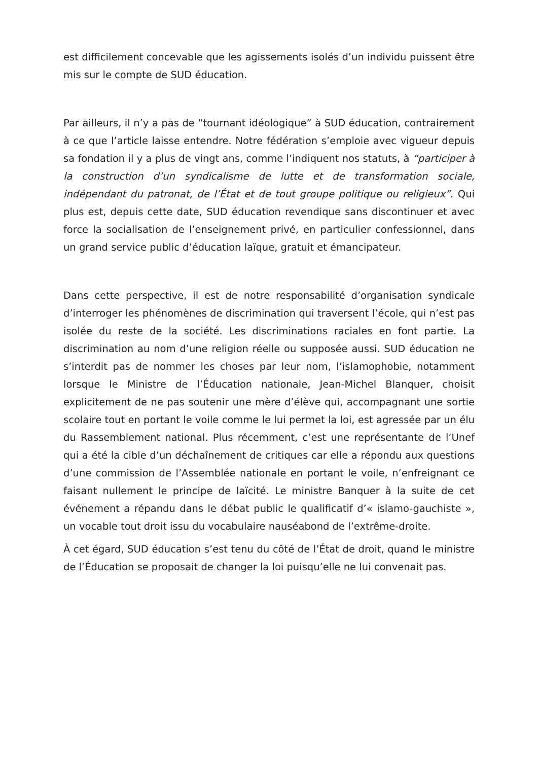est difficilement concevable que les agissements isolés d’un individu puissent être mis sur le compte de SUD éducation.
Par ailleurs, il n’y a pas de “tournant idéologique” à SUD éducation, contrairement à ce que l’article laisse entendre. Notre fédération s’emploie avec vigueur depuis sa fondation il y a plus de vingt ans, comme l’indiquent nos statuts, à “participer à la construction d’un syndicalisme de lutte et de transformation sociale, indépendant du patronat, de l’État et de tout groupe politique ou religieux”. Qui plus est, depuis cette date, SUD éducation revendique sans discontinuer et avec force la socialisation de l’enseignement privé, en particulier confessionnel, dans un grand service public d’éducation laïque, gratuit et émancipateur.
Dans cette perspective, il est de notre responsabilité d’organisation syndicale d’interroger les phénomènes de discrimination qui traversent l’école, qui n’est pas isolée du reste de la société. Les discriminations raciales en font partie. La discrimination au nom d’une religion réelle ou supposée aussi. SUD éducation ne s’interdit pas de nommer les choses par leur nom, l’islamophobie, notamment lorsque le Ministre de l’Éducation nationale, Jean-Michel Blanquer, choisit explicitement de ne pas soutenir une mère d’élève qui, accompagnant une sortie scolaire tout en portant le voile comme le lui permet la loi, est agressée par un élu du Rassemblement national. Plus récemment, c’est une représentante de l’Unef qui a été la cible d’un déchaînement de critiques car elle a répondu aux questions d’une commission de l’Assemblée nationale en portant le voile, n’enfreignant ce faisant nullement le principe de laïcité. Le ministre Banquer à la suite de cet événement a répandu dans le débat public le qualificatif d’« islamo-gauchiste », un vocable tout droit issu du vocabulaire nauséabond de l’extrême-droite.
À cet égard, SUD éducation s’est tenu du côté de l’État de droit, quand le ministre de l’Éducation se proposait de changer la loi puisqu’elle ne lui convenait pas.